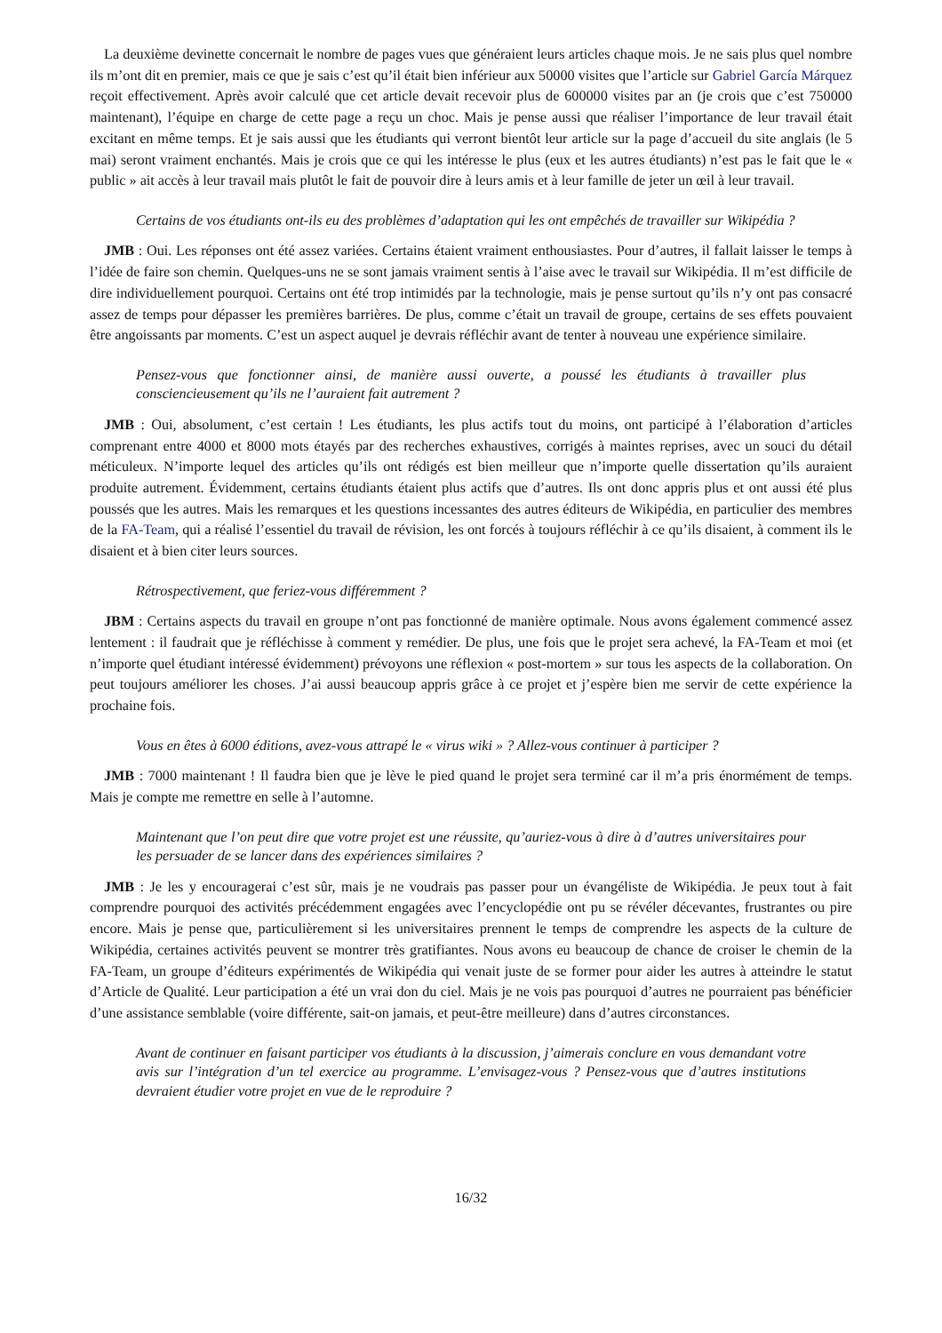La deuxième devinette concernait le nombre de pages vues que généraient leurs articles chaque mois. Je ne sais plus quel nombre ils m’ont dit en premier, mais ce que je sais c’est qu’il était bien inférieur aux 50000 visites que l’article sur Gabriel García Márquez reçoit effectivement. Après avoir calculé que cet article devait recevoir plus de 600000 visites par an (je crois que c’est 750000 maintenant), l’équipe en charge de cette page a reçu un choc. Mais je pense aussi que réaliser l’importance de leur travail était excitant en même temps. Et je sais aussi que les étudiants qui verront bientôt leur article sur la page d’accueil du site anglais (le 5 mai) seront vraiment enchantés. Mais je crois que ce qui les intéresse le plus (eux et les autres étudiants) n’est pas le fait que le « public » ait accès à leur travail mais plutôt le fait de pouvoir dire à leurs amis et à leur famille de jeter un œil à leur travail.
Certains de vos étudiants ont-ils eu des problèmes d’adaptation qui les ont empêchés de travailler sur Wikipédia ?
JMB : Oui. Les réponses ont été assez variées. Certains étaient vraiment enthousiastes. Pour d’autres, il fallait laisser le temps à l’idée de faire son chemin. Quelques-uns ne se sont jamais vraiment sentis à l’aise avec le travail sur Wikipédia. Il m’est difficile de dire individuellement pourquoi. Certains ont été trop intimidés par la technologie, mais je pense surtout qu’ils n’y ont pas consacré assez de temps pour dépasser les premières barrières. De plus, comme c’était un travail de groupe, certains de ses effets pouvaient être angoissants par moments. C’est un aspect auquel je devrais réfléchir avant de tenter à nouveau une expérience similaire.
Pensez-vous que fonctionner ainsi, de manière aussi ouverte, a poussé les étudiants à travailler plus consciencieusement qu’ils ne l’auraient fait autrement ?
JMB : Oui, absolument, c’est certain ! Les étudiants, les plus actifs tout du moins, ont participé à l’élaboration d’articles comprenant entre 4000 et 8000 mots étayés par des recherches exhaustives, corrigés à maintes reprises, avec un souci du détail méticuleux. N’importe lequel des articles qu’ils ont rédigés est bien meilleur que n’importe quelle dissertation qu’ils auraient produite autrement. Évidemment, certains étudiants étaient plus actifs que d’autres. Ils ont donc appris plus et ont aussi été plus poussés que les autres. Mais les remarques et les questions incessantes des autres éditeurs de Wikipédia, en particulier des membres de la FA-Team, qui a réalisé l’essentiel du travail de révision, les ont forcés à toujours réfléchir à ce qu’ils disaient, à comment ils le disaient et à bien citer leurs sources.
Rétrospectivement, que feriez-vous différemment ?
JBM : Certains aspects du travail en groupe n’ont pas fonctionné de manière optimale. Nous avons également commencé assez lentement : il faudrait que je réfléchisse à comment y remédier. De plus, une fois que le projet sera achevé, la FA-Team et moi (et n’importe quel étudiant intéressé évidemment) prévoyons une réflexion « post-mortem » sur tous les aspects de la collaboration. On peut toujours améliorer les choses. J’ai aussi beaucoup appris grâce à ce projet et j’espère bien me servir de cette expérience la prochaine fois.
Vous en êtes à 6000 éditions, avez-vous attrapé le « virus wiki » ? Allez-vous continuer à participer ?
JMB : 7000 maintenant ! Il faudra bien que je lève le pied quand le projet sera terminé car il m’a pris énormément de temps. Mais je compte me remettre en selle à l’automne.
Maintenant que l’on peut dire que votre projet est une réussite, qu’auriez-vous à dire à d’autres universitaires pour les persuader de se lancer dans des expériences similaires ?
JMB : Je les y encouragerai c’est sûr, mais je ne voudrais pas passer pour un évangéliste de Wikipédia. Je peux tout à fait comprendre pourquoi des activités précédemment engagées avec l’encyclopédie ont pu se révéler décevantes, frustrantes ou pire encore. Mais je pense que, particulièrement si les universitaires prennent le temps de comprendre les aspects de la culture de Wikipédia, certaines activités peuvent se montrer très gratifiantes. Nous avons eu beaucoup de chance de croiser le chemin de la FA-Team, un groupe d’éditeurs expérimentés de Wikipédia qui venait juste de se former pour aider les autres à atteindre le statut d’Article de Qualité. Leur participation a été un vrai don du ciel. Mais je ne vois pas pourquoi d’autres ne pourraient pas bénéficier d’une assistance semblable (voire différente, sait-on jamais, et peut-être meilleure) dans d’autres circonstances.
Avant de continuer en faisant participer vos étudiants à la discussion, j’aimerais conclure en vous demandant votre avis sur l’intégration d’un tel exercice au programme. L’envisagez-vous ? Pensez-vous que d’autres institutions devraient étudier votre projet en vue de le reproduire ?
16/32